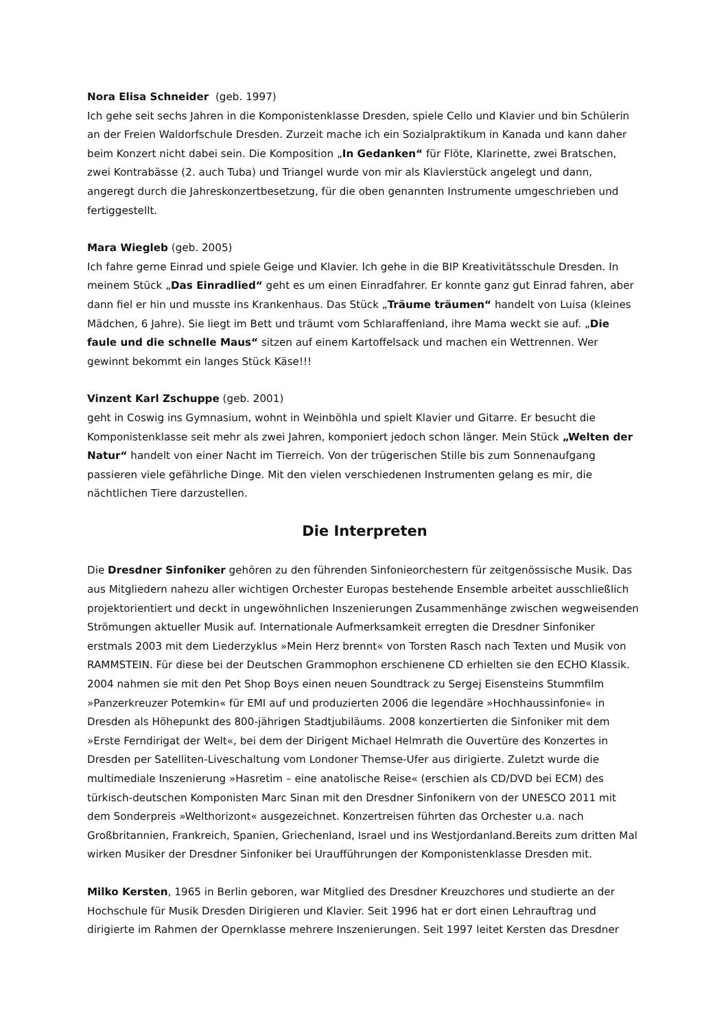Nora Elisa Schneider (geb. 1997)
Ich gehe seit sechs Jahren in die Komponistenklasse Dresden, spiele Cello und Klavier und bin Schülerin an der Freien Waldorfschule Dresden. Zurzeit mache ich ein Sozialpraktikum in Kanada und kann daher beim Konzert nicht dabei sein. Die Komposition „In Gedanken“ für Flöte, Klarinette, zwei Bratschen, zwei Kontrabässe (2. auch Tuba) und Triangel wurde von mir als Klavierstück angelegt und dann, angeregt durch die Jahreskonzertbesetzung, für die oben genannten Instrumente umgeschrieben und fertiggestellt.
Mara Wiegleb (geb. 2005)
Ich fahre gerne Einrad und spiele Geige und Klavier. Ich gehe in die BIP Kreativitätsschule Dresden. In meinem Stück „Das Einradlied“ geht es um einen Einradfahrer. Er konnte ganz gut Einrad fahren, aber dann fiel er hin und musste ins Krankenhaus. Das Stück „Träume träumen“ handelt von Luisa (kleines Mädchen, 6 Jahre). Sie liegt im Bett und träumt vom Schlaraffenland, ihre Mama weckt sie auf. „Die faule und die schnelle Maus“ sitzen auf einem Kartoffelsack und machen ein Wettrennen. Wer gewinnt bekommt ein langes Stück Käse!!!
Vinzent Karl Zschuppe (geb. 2001)
geht in Coswig ins Gymnasium, wohnt in Weinböhla und spielt Klavier und Gitarre. Er besucht die Komponistenklasse seit mehr als zwei Jahren, komponiert jedoch schon länger. Mein Stück „Welten der Natur“ handelt von einer Nacht im Tierreich. Von der trügerischen Stille bis zum Sonnenaufgang passieren viele gefährliche Dinge. Mit den vielen verschiedenen Instrumenten gelang es mir, die nächtlichen Tiere darzustellen.
Die Interpreten
Die Dresdner Sinfoniker gehören zu den führenden Sinfonieorchestern für zeitgenössische Musik. Das aus Mitgliedern nahezu aller wichtigen Orchester Europas bestehende Ensemble arbeitet ausschließlich projektorientiert und deckt in ungewöhnlichen Inszenierungen Zusammenhänge zwischen wegweisenden Strömungen aktueller Musik auf. Internationale Aufmerksamkeit erregten die Dresdner Sinfoniker erstmals 2003 mit dem Liederzyklus »Mein Herz brennt« von Torsten Rasch nach Texten und Musik von RAMMSTEIN. Für diese bei der Deutschen Grammophon erschienene CD erhielten sie den ECHO Klassik. 2004 nahmen sie mit den Pet Shop Boys einen neuen Soundtrack zu Sergej Eisensteins Stummfilm »Panzerkreuzer Potemkin« für EMI auf und produzierten 2006 die legendäre »Hochhaussinfonie« in Dresden als Höhepunkt des 800-jährigen Stadtjubiläums. 2008 konzertierten die Sinfoniker mit dem »Erste Ferndirigat der Welt«, bei dem der Dirigent Michael Helmrath die Ouvertüre des Konzertes in Dresden per Satelliten-Liveschaltung vom Londoner Themse-Ufer aus dirigierte. Zuletzt wurde die multimediale Inszenierung »Hasretim – eine anatolische Reise« (erschien als CD/DVD bei ECM) des türkisch-deutschen Komponisten Marc Sinan mit den Dresdner Sinfonikern von der UNESCO 2011 mit dem Sonderpreis »Welthorizont« ausgezeichnet. Konzertreisen führten das Orchester u.a. nach Großbritannien, Frankreich, Spanien, Griechenland, Israel und ins Westjordanland.Bereits zum dritten Mal wirken Musiker der Dresdner Sinfoniker bei Uraufführungen der Komponistenklasse Dresden mit.
Milko Kersten, 1965 in Berlin geboren, war Mitglied des Dresdner Kreuzchores und studierte an der Hochschule für Musik Dresden Dirigieren und Klavier. Seit 1996 hat er dort einen Lehrauftrag und dirigierte im Rahmen der Opernklasse mehrere Inszenierungen. Seit 1997 leitet Kersten das Dresdner